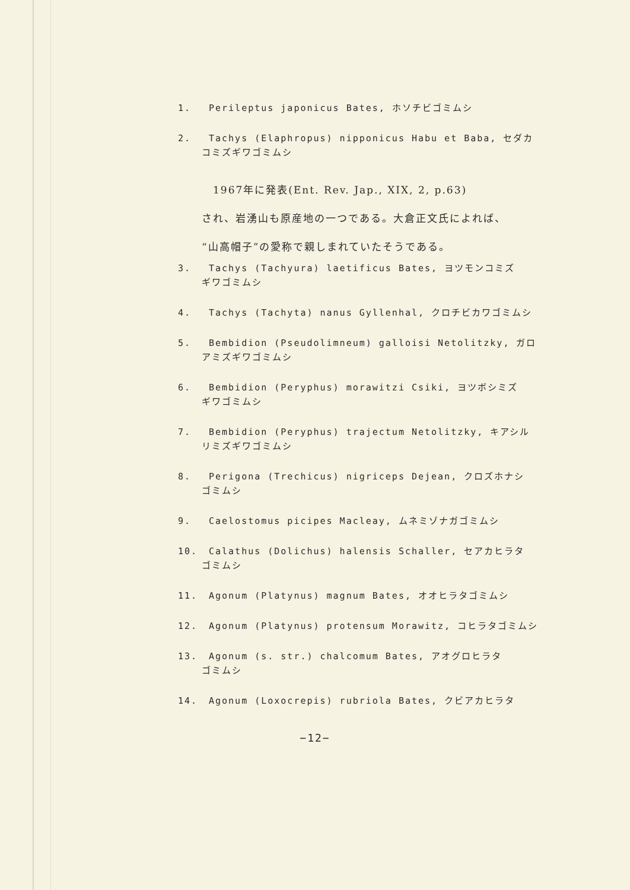1. Perileptus japonicus Bates, ホソチビゴミムシ
2. Tachys (Elaphropus) nipponicus Habu et Baba, セダカ
コミズギワゴミムシ
　1967年に発表(Ent. Rev. Jap., XIX, 2, p.63)
され、岩湧山も原産地の一つである。大倉正文氏によれば、
“山高帽子”の愛称で親しまれていたそうである。
3. Tachys (Tachyura) laetificus Bates, ヨツモンコミズ
ギワゴミムシ
4. Tachys (Tachyta) nanus Gyllenhal, クロチビカワゴミムシ
5. Bembidion (Pseudolimneum) galloisi Netolitzky, ガロ
アミズギワゴミムシ
6. Bembidion (Peryphus) morawitzi Csiki, ヨツボシミズ
ギワゴミムシ
7. Bembidion (Peryphus) trajectum Netolitzky, キアシル
リミズギワゴミムシ
8. Perigona (Trechicus) nigriceps Dejean, クロズホナシ
ゴミムシ
9. Caelostomus picipes Macleay, ムネミゾナガゴミムシ
10. Calathus (Dolichus) halensis Schaller, セアカヒラタ
ゴミムシ
11. Agonum (Platynus) magnum Bates, オオヒラタゴミムシ
12. Agonum (Platynus) protensum Morawitz, コヒラタゴミムシ
13. Agonum (s. str.) chalcomum Bates, アオグロヒラタ
ゴミムシ
14. Agonum (Loxocrepis) rubriola Bates, クビアカヒラタ
−12−